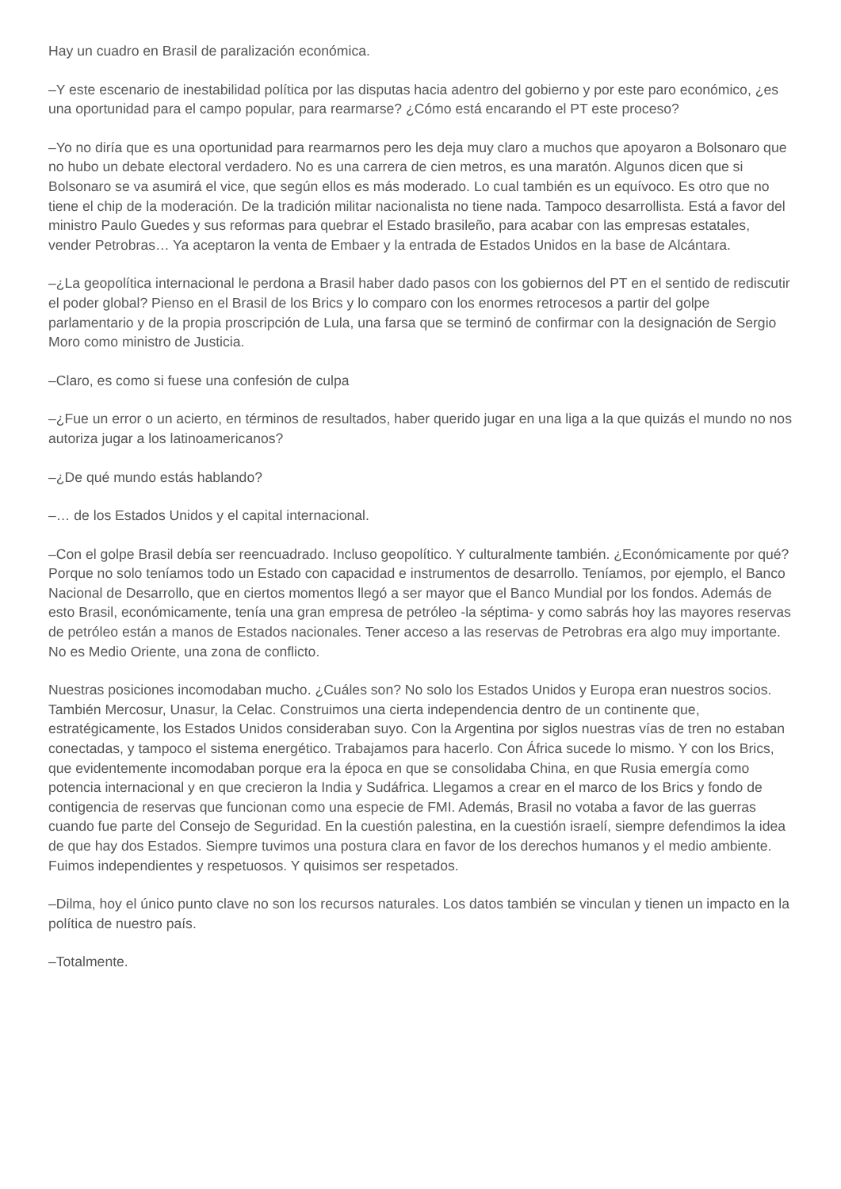Hay un cuadro en Brasil de paralización económica.
–Y este escenario de inestabilidad política por las disputas hacia adentro del gobierno y por este paro económico, ¿es una oportunidad para el campo popular, para rearmarse? ¿Cómo está encarando el PT este proceso?
–Yo no diría que es una oportunidad para rearmarnos pero les deja muy claro a muchos que apoyaron a Bolsonaro que no hubo un debate electoral verdadero. No es una carrera de cien metros, es una maratón. Algunos dicen que si Bolsonaro se va asumirá el vice, que según ellos es más moderado. Lo cual también es un equívoco. Es otro que no tiene el chip de la moderación. De la tradición militar nacionalista no tiene nada. Tampoco desarrollista. Está a favor del ministro Paulo Guedes y sus reformas para quebrar el Estado brasileño, para acabar con las empresas estatales, vender Petrobras… Ya aceptaron la venta de Embaer y la entrada de Estados Unidos en la base de Alcántara.
–¿La geopolítica internacional le perdona a Brasil haber dado pasos con los gobiernos del PT en el sentido de rediscutir el poder global? Pienso en el Brasil de los Brics y lo comparo con los enormes retrocesos a partir del golpe parlamentario y de la propia proscripción de Lula, una farsa que se terminó de confirmar con la designación de Sergio Moro como ministro de Justicia.
–Claro, es como si fuese una confesión de culpa
–¿Fue un error o un acierto, en términos de resultados, haber querido jugar en una liga a la que quizás el mundo no nos autoriza jugar a los latinoamericanos?
–¿De qué mundo estás hablando?
–… de los Estados Unidos y el capital internacional.
–Con el golpe Brasil debía ser reencuadrado. Incluso geopolítico. Y culturalmente también. ¿Económicamente por qué? Porque no solo teníamos todo un Estado con capacidad e instrumentos de desarrollo. Teníamos, por ejemplo, el Banco Nacional de Desarrollo, que en ciertos momentos llegó a ser mayor que el Banco Mundial por los fondos. Además de esto Brasil, económicamente, tenía una gran empresa de petróleo -la séptima- y como sabrás hoy las mayores reservas de petróleo están a manos de Estados nacionales. Tener acceso a las reservas de Petrobras era algo muy importante. No es Medio Oriente, una zona de conflicto.
Nuestras posiciones incomodaban mucho. ¿Cuáles son? No solo los Estados Unidos y Europa eran nuestros socios. También Mercosur, Unasur, la Celac. Construimos una cierta independencia dentro de un continente que, estratégicamente, los Estados Unidos consideraban suyo. Con la Argentina por siglos nuestras vías de tren no estaban conectadas, y tampoco el sistema energético. Trabajamos para hacerlo. Con África sucede lo mismo. Y con los Brics, que evidentemente incomodaban porque era la época en que se consolidaba China, en que Rusia emergía como potencia internacional y en que crecieron la India y Sudáfrica. Llegamos a crear en el marco de los Brics y fondo de contigencia de reservas que funcionan como una especie de FMI. Además, Brasil no votaba a favor de las guerras cuando fue parte del Consejo de Seguridad. En la cuestión palestina, en la cuestión israelí, siempre defendimos la idea de que hay dos Estados. Siempre tuvimos una postura clara en favor de los derechos humanos y el medio ambiente. Fuimos independientes y respetuosos. Y quisimos ser respetados.
–Dilma, hoy el único punto clave no son los recursos naturales. Los datos también se vinculan y tienen un impacto en la política de nuestro país.
–Totalmente.